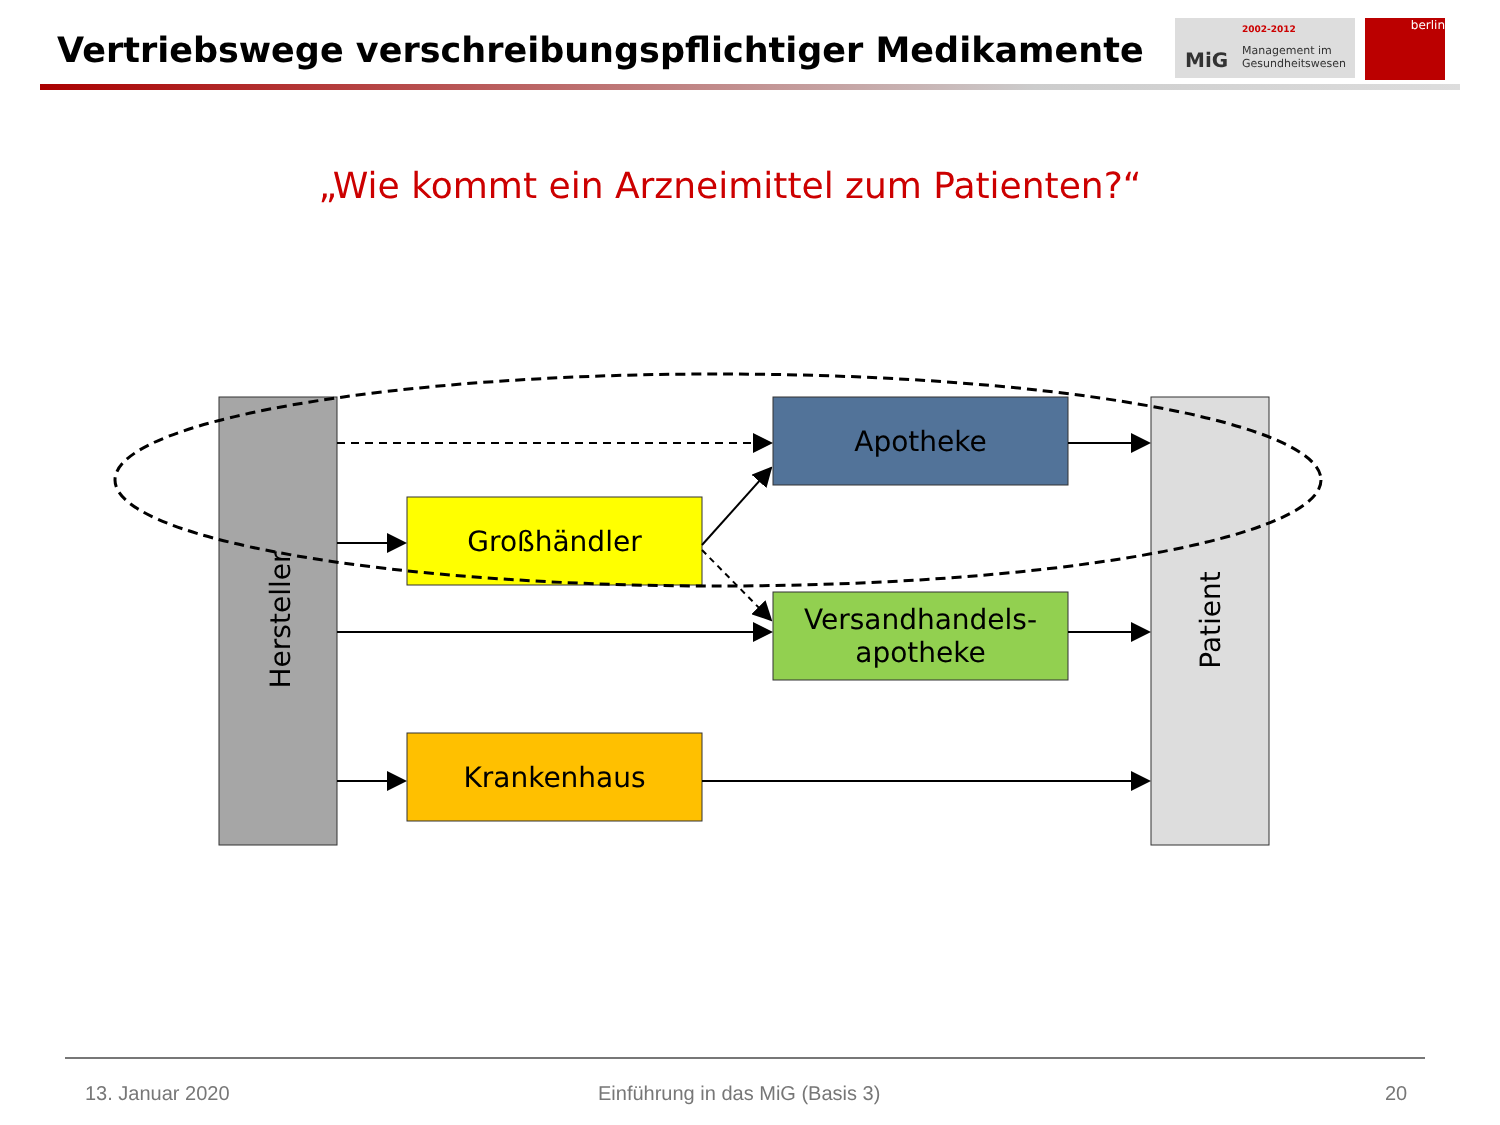Vertriebswege verschreibungspflichtiger Medikamente
MiG
2002-2012
Management im
Gesundheitswesen
berlin
„Wie kommt ein Arzneimittel zum Patienten?“
Apotheke
Großhändler
Versandhandels-
apotheke
Krankenhaus
Hersteller Patient
13. Januar 2020
Einführung in das MiG (Basis 3)
20